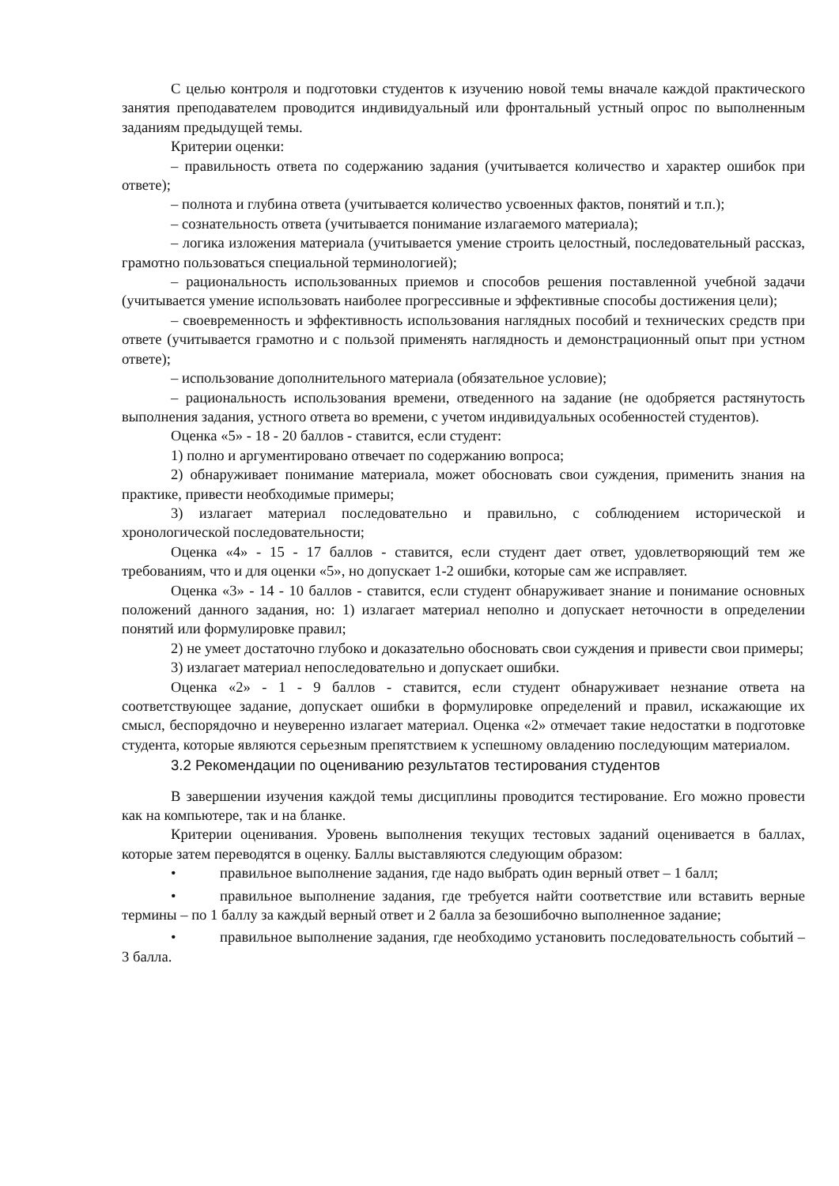С целью контроля и подготовки студентов к изучению новой темы вначале каждой практического занятия преподавателем проводится индивидуальный или фронтальный устный опрос по выполненным заданиям предыдущей темы.
Критерии оценки:
– правильность ответа по содержанию задания (учитывается количество и характер ошибок при ответе);
– полнота и глубина ответа (учитывается количество усвоенных фактов, понятий и т.п.);
– сознательность ответа (учитывается понимание излагаемого материала);
– логика изложения материала (учитывается умение строить целостный, последовательный рассказ, грамотно пользоваться специальной терминологией);
– рациональность использованных приемов и способов решения поставленной учебной задачи (учитывается умение использовать наиболее прогрессивные и эффективные способы достижения цели);
– своевременность и эффективность использования наглядных пособий и технических средств при ответе (учитывается грамотно и с пользой применять наглядность и демонстрационный опыт при устном ответе);
– использование дополнительного материала (обязательное условие);
– рациональность использования времени, отведенного на задание (не одобряется растянутость выполнения задания, устного ответа во времени, с учетом индивидуальных особенностей студентов).
Оценка «5» - 18 - 20 баллов - ставится, если студент:
1) полно и аргументировано отвечает по содержанию вопроса;
2) обнаруживает понимание материала, может обосновать свои суждения, применить знания на практике, привести необходимые примеры;
3) излагает материал последовательно и правильно, с соблюдением исторической и хронологической последовательности;
Оценка «4» - 15 - 17 баллов - ставится, если студент дает ответ, удовлетворяющий тем же требованиям, что и для оценки «5», но допускает 1-2 ошибки, которые сам же исправляет.
Оценка «3» - 14 - 10 баллов - ставится, если студент обнаруживает знание и понимание основных положений данного задания, но: 1) излагает материал неполно и допускает неточности в определении понятий или формулировке правил;
2) не умеет достаточно глубоко и доказательно обосновать свои суждения и привести свои примеры;
3) излагает материал непоследовательно и допускает ошибки.
Оценка «2» - 1 - 9 баллов - ставится, если студент обнаруживает незнание ответа на соответствующее задание, допускает ошибки в формулировке определений и правил, искажающие их смысл, беспорядочно и неуверенно излагает материал. Оценка «2» отмечает такие недостатки в подготовке студента, которые являются серьезным препятствием к успешному овладению последующим материалом.
3.2 Рекомендации по оцениванию результатов тестирования студентов
В завершении изучения каждой темы дисциплины проводится тестирование. Его можно провести как на компьютере, так и на бланке.
Критерии оценивания. Уровень выполнения текущих тестовых заданий оценивается в баллах, которые затем переводятся в оценку. Баллы выставляются следующим образом:
• правильное выполнение задания, где надо выбрать один верный ответ – 1 балл;
• правильное выполнение задания, где требуется найти соответствие или вставить верные термины – по 1 баллу за каждый верный ответ и 2 балла за безошибочно выполненное задание;
• правильное выполнение задания, где необходимо установить последовательность событий – 3 балла.